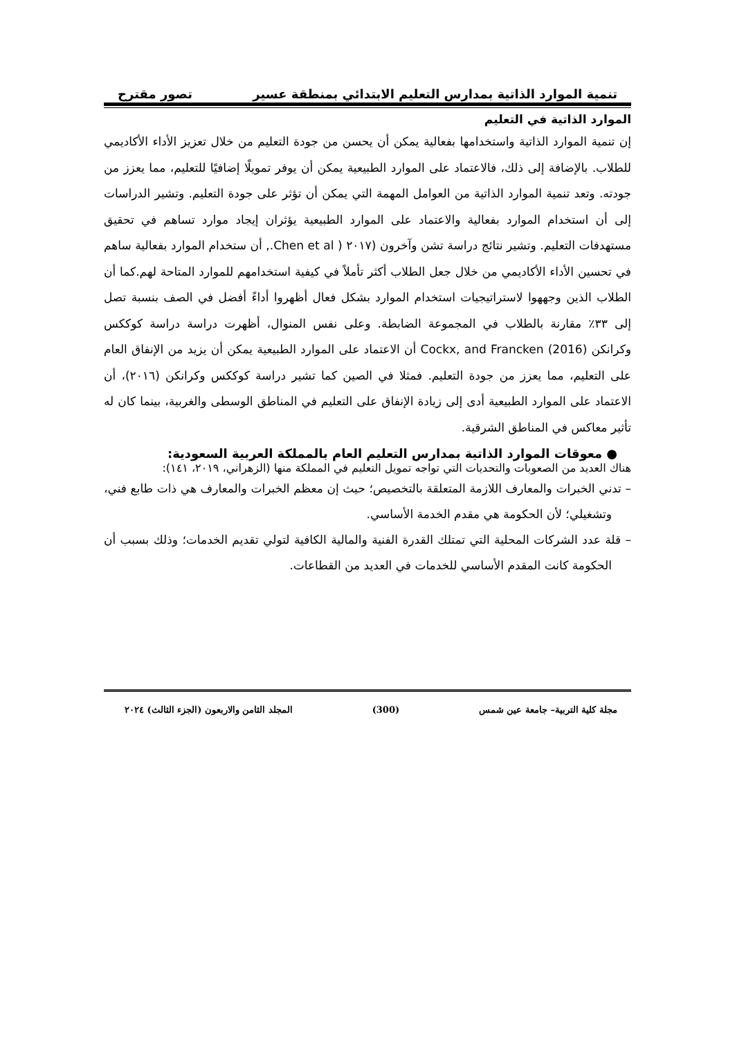تنمية الموارد الذاتية بمدارس التعليم الابتدائي بمنطقة عسير تصور مقترح
الموارد الذاتية في التعليم
إن تنمية الموارد الذاتية واستخدامها بفعالية يمكن أن يحسن من جودة التعليم من خلال تعزيز الأداء الأكاديمي للطلاب. بالإضافة إلى ذلك، فالاعتماد على الموارد الطبيعية يمكن أن يوفر تمويلًا إضافيًا للتعليم، مما يعزز من جودته. وتعد تنمية الموارد الذاتية من العوامل المهمة التي يمكن أن تؤثر على جودة التعليم. وتشير الدراسات إلى أن استخدام الموارد بفعالية والاعتماد على الموارد الطبيعية يؤثران إيجاد موارد تساهم في تحقيق مستهدفات التعليم. وتشير نتائج دراسة تشن وآخرون (٢٠١٧ ( Chen et al., أن ستخدام الموارد بفعالية ساهم في تحسين الأداء الأكاديمي من خلال جعل الطلاب أكثر تأملاً في كيفية استخدامهم للموارد المتاحة لهم.كما أن الطلاب الذين وجههوا لاستراتيجيات استخدام الموارد بشكل فعال أظهروا أداءً أفضل في الصف بنسبة تصل إلى ٣٣٪ مقارنة بالطلاب في المجموعة الضابطة. وعلى نفس المنوال، أظهرت دراسة دراسة كوككس وكرانكن Cockx, and Francken (2016) أن الاعتماد على الموارد الطبيعية يمكن أن يزيد من الإنفاق العام على التعليم، مما يعزز من جودة التعليم. فمثلا في الصين كما تشير دراسة كوككس وكرانكن (٢٠١٦)، أن الاعتماد على الموارد الطبيعية أدى إلى زيادة الإنفاق على التعليم في المناطق الوسطى والغربية، بينما كان له تأثير معاكس في المناطق الشرقية.
● معوقات الموارد الذاتية بمدارس التعليم العام بالمملكة العربية السعودية:
هناك العديد من الصعوبات والتحديات التي تواجه تمويل التعليم في المملكة منها (الزهراني، ٢٠١٩، ١٤١):
– تدني الخبرات والمعارف اللازمة المتعلقة بالتخصيص؛ حيث إن معظم الخبرات والمعارف هي ذات طابع فني، وتشغيلي؛ لأن الحكومة هي مقدم الخدمة الأساسي.
– قلة عدد الشركات المحلية التي تمتلك القدرة الفنية والمالية الكافية لتولي تقديم الخدمات؛ وذلك بسبب أن الحكومة كانت المقدم الأساسي للخدمات في العديد من القطاعات.
مجلة كلية التربية– جامعة عين شمس (300) المجلد الثامن والاربعون (الجزء الثالث) ٢٠٢٤